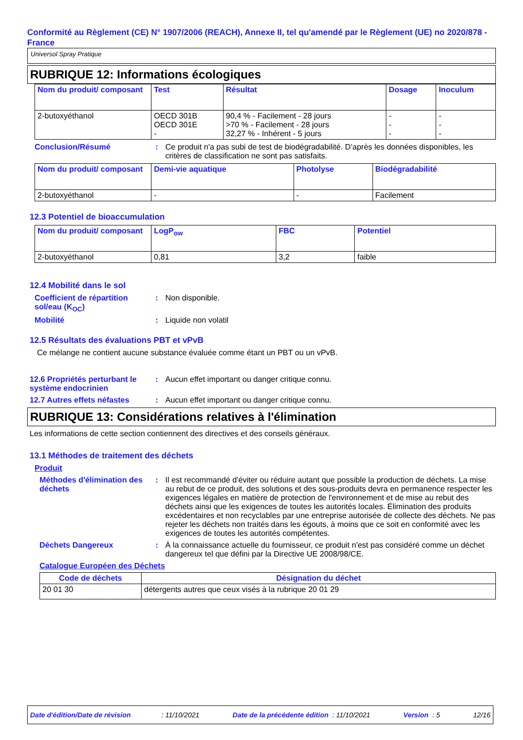Conformité au Règlement (CE) N° 1907/2006 (REACH), Annexe II, tel qu'amendé par le Règlement (UE) no 2020/878 - France
Universol Spray Pratique
RUBRIQUE 12: Informations écologiques
| Nom du produit/ composant | Test | Résultat | Dosage | Inoculum |
| --- | --- | --- | --- | --- |
| 2-butoxyéthanol | OECD 301B OECD 301E - | 90,4 % - Facilement - 28 jours >70 % - Facilement - 28 jours 32,27 % - Inhérent - 5 jours | - - - | - - - |
Conclusion/Résumé : Ce produit n'a pas subi de test de biodégradabilité. D’après les données disponibles, les critères de classification ne sont pas satisfaits.
| Nom du produit/ composant | Demi-vie aquatique | Photolyse | Biodégradabilité |
| --- | --- | --- | --- |
| 2-butoxyéthanol | - | - | Facilement |
12.3 Potentiel de bioaccumulation
| Nom du produit/ composant | LogP<sub>ow</sub> | FBC | Potentiel |
| --- | --- | --- | --- |
| 2-butoxyéthanol | 0,81 | 3,2 | faible |
12.4 Mobilité dans le sol
Coefficient de répartition sol/eau (K<sub>OC</sub>)
: Non disponible.
Mobilité : Liquide non volatil
12.5 Résultats des évaluations PBT et vPvB
Ce mélange ne contient aucune substance évaluée comme étant un PBT ou un vPvB.
12.6 Propriétés perturbant le système endocrinien
: Aucun effet important ou danger critique connu.
12.7 Autres effets néfastes
: Aucun effet important ou danger critique connu.
RUBRIQUE 13: Considérations relatives à l'élimination
Les informations de cette section contiennent des directives et des conseils généraux.
13.1 Méthodes de traitement des déchets
Produit
Méthodes d'élimination des déchets
: Il est recommandé d'éviter ou réduire autant que possible la production de déchets. La mise au rebut de ce produit, des solutions et des sous-produits devra en permanence respecter les exigences légales en matière de protection de l'environnement et de mise au rebut des déchets ainsi que les exigences de toutes les autorités locales. Élimination des produits excédentaires et non recyclables par une entreprise autorisée de collecte des déchets. Ne pas rejeter les déchets non traités dans les égouts, à moins que ce soit en conformité avec les exigences de toutes les autorités compétentes.
Déchets Dangereux : À la connaissance actuelle du fournisseur, ce produit n'est pas considéré comme un déchet dangereux tel que défini par la Directive UE 2008/98/CE.
Catalogue Européen des Déchets
| Code de déchets | Désignation du déchet |
| --- | --- |
| 20 01 30 | détergents autres que ceux visés à la rubrique 20 01 29 |
Date d'édition/Date de révision : 11/10/2021 Date de la précédente édition : 11/10/2021 Version : 5 12/16